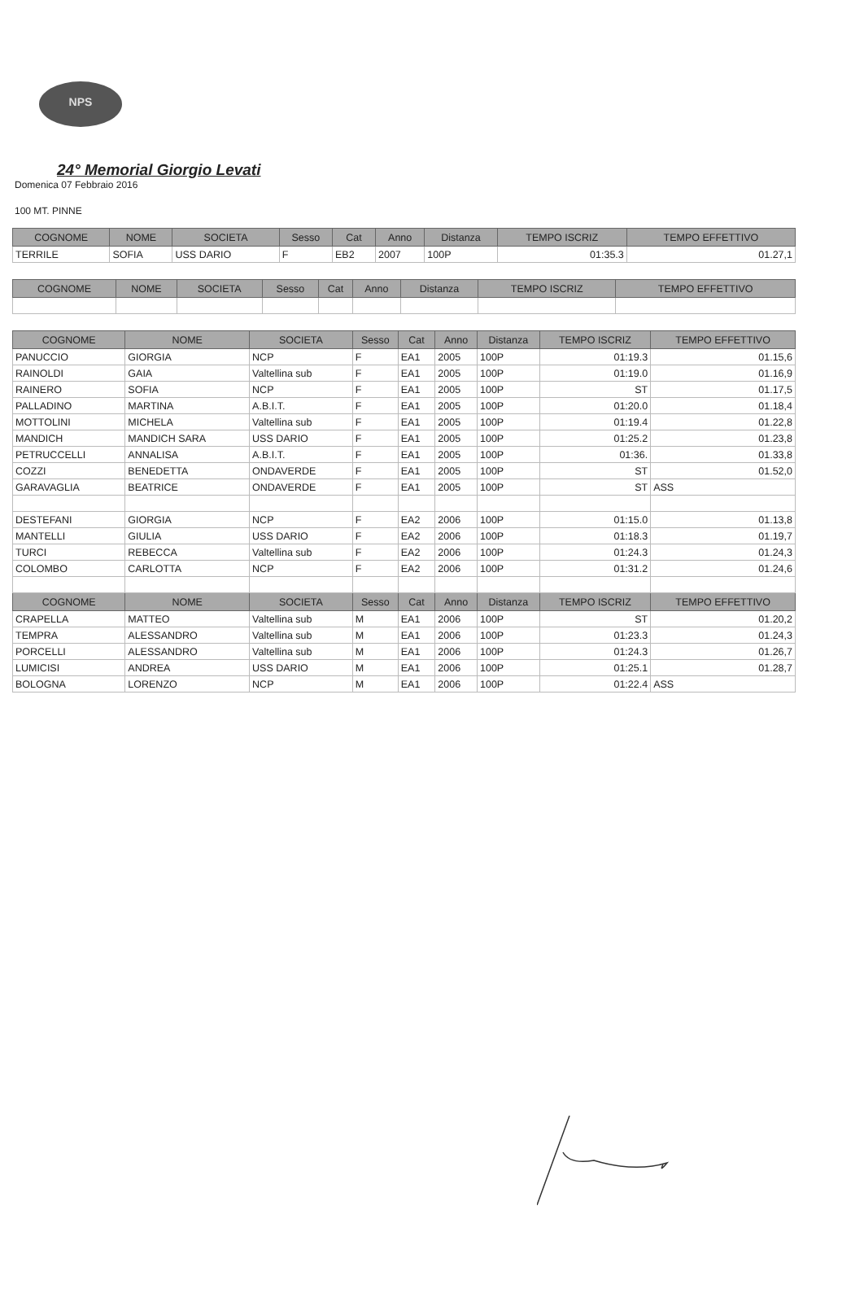NPS
24° Memorial Giorgio Levati
Domenica 07 Febbraio 2016
100 MT. PINNE
| COGNOME | NOME | SOCIETA | Sesso | Cat | Anno | Distanza | TEMPO ISCRIZ | TEMPO EFFETTIVO |
| --- | --- | --- | --- | --- | --- | --- | --- | --- |
| TERRILE | SOFIA | USS DARIO | F | EB2 | 2007 | 100P | 01:35.3 | 01.27,1 |
| COGNOME | NOME | SOCIETA | Sesso | Cat | Anno | Distanza | TEMPO ISCRIZ | TEMPO EFFETTIVO |
| --- | --- | --- | --- | --- | --- | --- | --- | --- |
| COGNOME | NOME | SOCIETA | Sesso | Cat | Anno | Distanza | TEMPO ISCRIZ | TEMPO EFFETTIVO |
| --- | --- | --- | --- | --- | --- | --- | --- | --- |
| PANUCCIO | GIORGIA | NCP | F | EA1 | 2005 | 100P | 01:19.3 | 01.15,6 |
| RAINOLDI | GAIA | Valtellina sub | F | EA1 | 2005 | 100P | 01:19.0 | 01.16,9 |
| RAINERO | SOFIA | NCP | F | EA1 | 2005 | 100P | ST | 01.17,5 |
| PALLADINO | MARTINA | A.B.I.T. | F | EA1 | 2005 | 100P | 01:20.0 | 01.18,4 |
| MOTTOLINI | MICHELA | Valtellina sub | F | EA1 | 2005 | 100P | 01:19.4 | 01.22,8 |
| MANDICH | MANDICH SARA | USS DARIO | F | EA1 | 2005 | 100P | 01:25.2 | 01.23,8 |
| PETRUCCELLI | ANNALISA | A.B.I.T. | F | EA1 | 2005 | 100P | 01:36. | 01.33,8 |
| COZZI | BENEDETTA | ONDAVERDE | F | EA1 | 2005 | 100P | ST | 01.52,0 |
| GARAVAGLIA | BEATRICE | ONDAVERDE | F | EA1 | 2005 | 100P | ST | ASS |
| DESTEFANI | GIORGIA | NCP | F | EA2 | 2006 | 100P | 01:15.0 | 01.13,8 |
| MANTELLI | GIULIA | USS DARIO | F | EA2 | 2006 | 100P | 01:18.3 | 01.19,7 |
| TURCI | REBECCA | Valtellina sub | F | EA2 | 2006 | 100P | 01:24.3 | 01.24,3 |
| COLOMBO | CARLOTTA | NCP | F | EA2 | 2006 | 100P | 01:31.2 | 01.24,6 |
| COGNOME | NOME | SOCIETA | Sesso | Cat | Anno | Distanza | TEMPO ISCRIZ | TEMPO EFFETTIVO |
| CRAPELLA | MATTEO | Valtellina sub | M | EA1 | 2006 | 100P | ST | 01.20,2 |
| TEMPRA | ALESSANDRO | Valtellina sub | M | EA1 | 2006 | 100P | 01:23.3 | 01.24,3 |
| PORCELLI | ALESSANDRO | Valtellina sub | M | EA1 | 2006 | 100P | 01:24.3 | 01.26,7 |
| LUMICISI | ANDREA | USS DARIO | M | EA1 | 2006 | 100P | 01:25.1 | 01.28,7 |
| BOLOGNA | LORENZO | NCP | M | EA1 | 2006 | 100P | 01:22.4 | ASS |